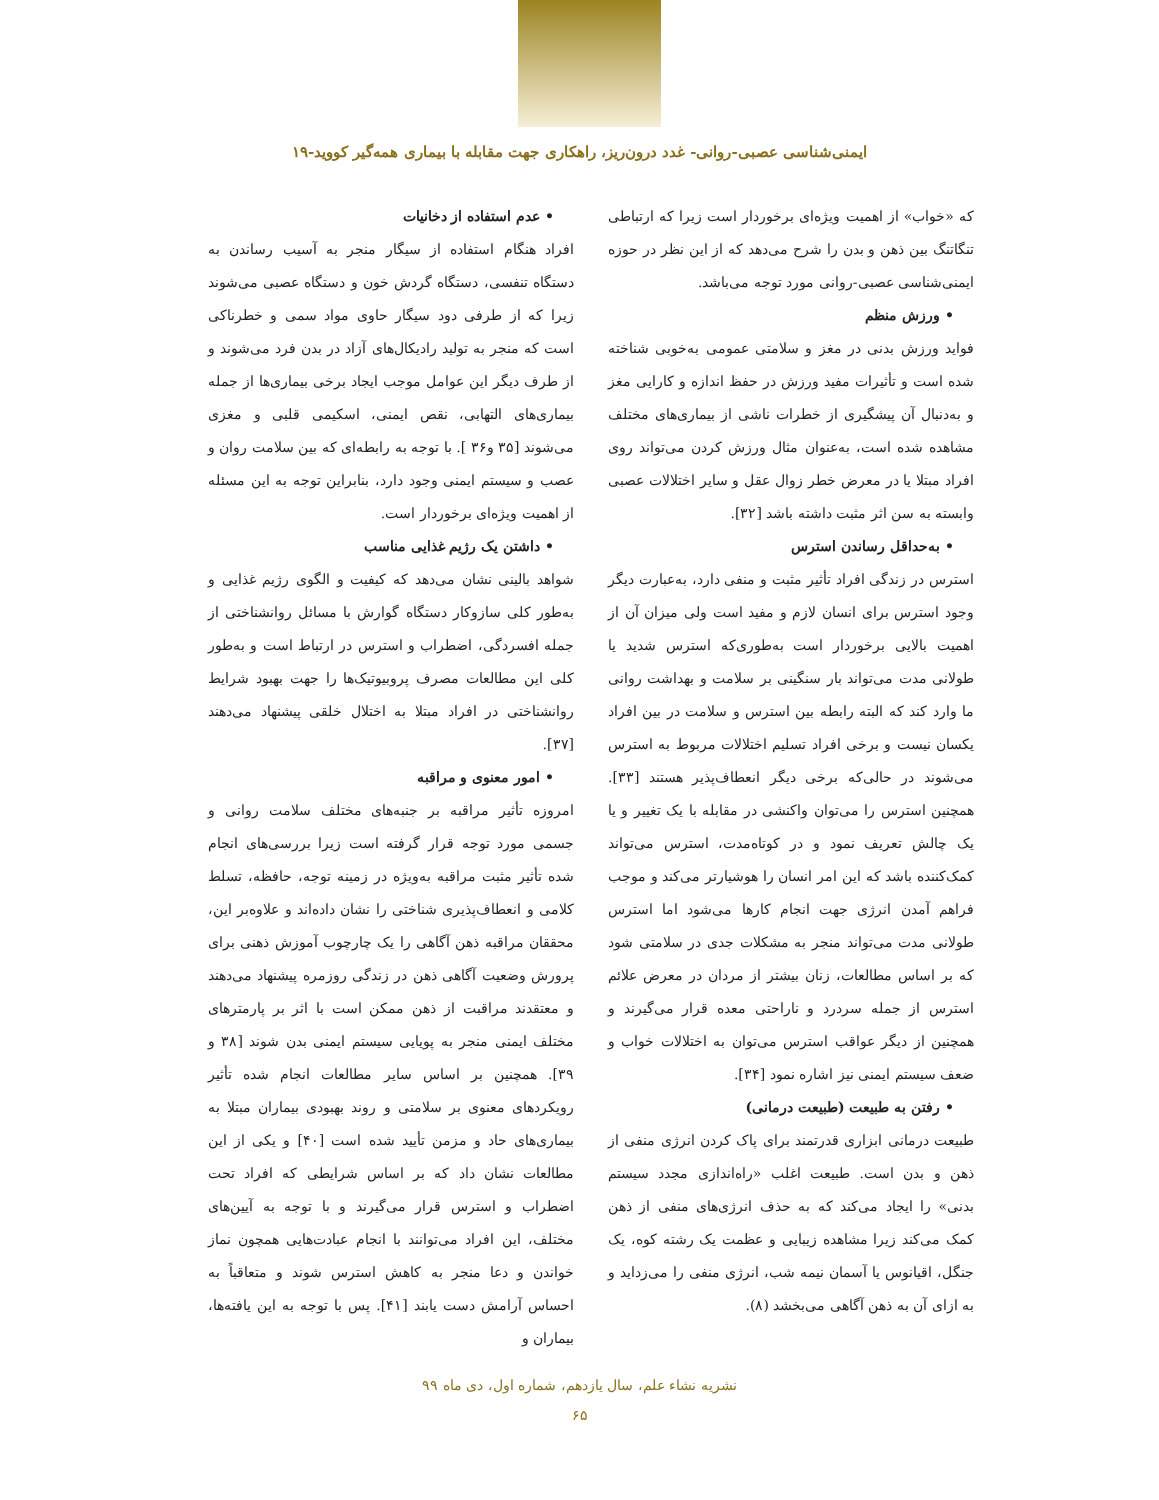ایمنی‌شناسی عصبی-روانی- غدد درون‌ریز، راهکاری جهت مقابله با بیماری همه‌گیر کووید-۱۹
که «خواب» از اهمیت ویژه‌ای برخوردار است زیرا که ارتباطی تنگاتنگ بین ذهن و بدن را شرح می‌دهد که از این نظر در حوزه ایمنی‌شناسی عصبی-روانی مورد توجه می‌باشد.
• ورزش منظم
فواید ورزش بدنی در مغز و سلامتی عمومی به‌خوبی شناخته شده است و تأثیرات مفید ورزش در حفظ اندازه و کارایی مغز و به‌دنبال آن پیشگیری از خطرات ناشی از بیماری‌های مختلف مشاهده شده است، به‌عنوان مثال ورزش کردن می‌تواند روی افراد مبتلا یا در معرض خطر زوال عقل و سایر اختلالات عصبی وابسته به سن اثر مثبت داشته باشد [۳۲].
• به‌حداقل رساندن استرس
استرس در زندگی افراد تأثیر مثبت و منفی دارد، به‌عبارت دیگر وجود استرس برای انسان لازم و مفید است ولی میزان آن از اهمیت بالایی برخوردار است به‌طوری‌که استرس شدید یا طولانی مدت می‌تواند بار سنگینی بر سلامت و بهداشت روانی ما وارد کند که البته رابطه بین استرس و سلامت در بین افراد یکسان نیست و برخی افراد تسلیم اختلالات مربوط به استرس می‌شوند در حالی‌که برخی دیگر انعطاف‌پذیر هستند [۳۳]. همچنین استرس را می‌توان واکنشی در مقابله با یک تغییر و یا یک چالش تعریف نمود و در کوتاه‌مدت، استرس می‌تواند کمک‌کننده باشد که این امر انسان را هوشیارتر می‌کند و موجب فراهم آمدن انرژی جهت انجام کارها می‌شود اما استرس طولانی مدت می‌تواند منجر به مشکلات جدی در سلامتی شود که بر اساس مطالعات، زنان بیشتر از مردان در معرض علائم استرس از جمله سردرد و ناراحتی معده قرار می‌گیرند و همچنین از دیگر عواقب استرس می‌توان به اختلالات خواب و ضعف سیستم ایمنی نیز اشاره نمود [۳۴].
• رفتن به طبیعت (طبیعت درمانی)
طبیعت درمانی ابزاری قدرتمند برای پاک کردن انرژی منفی از ذهن و بدن است. طبیعت اغلب «راه‌اندازی مجدد سیستم بدنی» را ایجاد می‌کند که به حذف انرژی‌های منفی از ذهن کمک می‌کند زیرا مشاهده زیبایی و عظمت یک رشته کوه، یک جنگل، اقیانوس یا آسمان نیمه شب، انرژی منفی را می‌زداید و به ازای آن به ذهن آگاهی می‌بخشد (۸).
• عدم استفاده از دخانیات
افراد هنگام استفاده از سیگار منجر به آسیب رساندن به دستگاه تنفسی، دستگاه گردش خون و دستگاه عصبی می‌شوند زیرا که از طرفی دود سیگار حاوی مواد سمی و خطرناکی است که منجر به تولید رادیکال‌های آزاد در بدن فرد می‌شوند و از طرف دیگر این عوامل موجب ایجاد برخی بیماری‌ها از جمله بیماری‌های التهابی، نقص ایمنی، اسکیمی قلبی و مغزی می‌شوند [۳۵ و۳۶ ]. با توجه به رابطه‌ای که بین سلامت روان و عصب و سیستم ایمنی وجود دارد، بنابراین توجه به این مسئله از اهمیت ویژه‌ای برخوردار است.
• داشتن یک رژیم غذایی مناسب
شواهد بالینی نشان می‌دهد که کیفیت و الگوی رژیم غذایی و به‌طور کلی سازوکار دستگاه گوارش با مسائل روانشناختی از جمله افسردگی، اضطراب و استرس در ارتباط است و به‌طور کلی این مطالعات مصرف پروبیوتیک‌ها را جهت بهبود شرایط روانشناختی در افراد مبتلا به اختلال خلقی پیشنهاد می‌دهند [۳۷].
• امور معنوی و مراقبه
امروزه تأثیر مراقبه بر جنبه‌های مختلف سلامت روانی و جسمی مورد توجه قرار گرفته است زیرا بررسی‌های انجام شده تأثیر مثبت مراقبه به‌ویژه در زمینه توجه، حافظه، تسلط کلامی و انعطاف‌پذیری شناختی را نشان داده‌اند و علاوه‌بر این، محققان مراقبه ذهن آگاهی را یک چارچوب آموزش ذهنی برای پرورش وضعیت آگاهی ذهن در زندگی روزمره پیشنهاد می‌دهند و معتقدند مراقبت از ذهن ممکن است با اثر بر پارمترهای مختلف ایمنی منجر به پویایی سیستم ایمنی بدن شوند [۳۸ و ۳۹]. همچنین بر اساس سایر مطالعات انجام شده تأثیر رویکردهای معنوی بر سلامتی و روند بهبودی بیماران مبتلا به بیماری‌های حاد و مزمن تأیید شده است [۴۰] و یکی از این مطالعات نشان داد که بر اساس شرایطی که افراد تحت اضطراب و استرس قرار می‌گیرند و با توجه به آیین‌های مختلف، این افراد می‌توانند با انجام عبادت‌هایی همچون نماز خواندن و دعا منجر به کاهش استرس شوند و متعاقباً به احساس آرامش دست یابند [۴۱]. پس با توجه به این یافته‌ها، بیماران و
نشریه نشاء علم، سال یازدهم، شماره اول، دی ماه ۹۹
۶۵